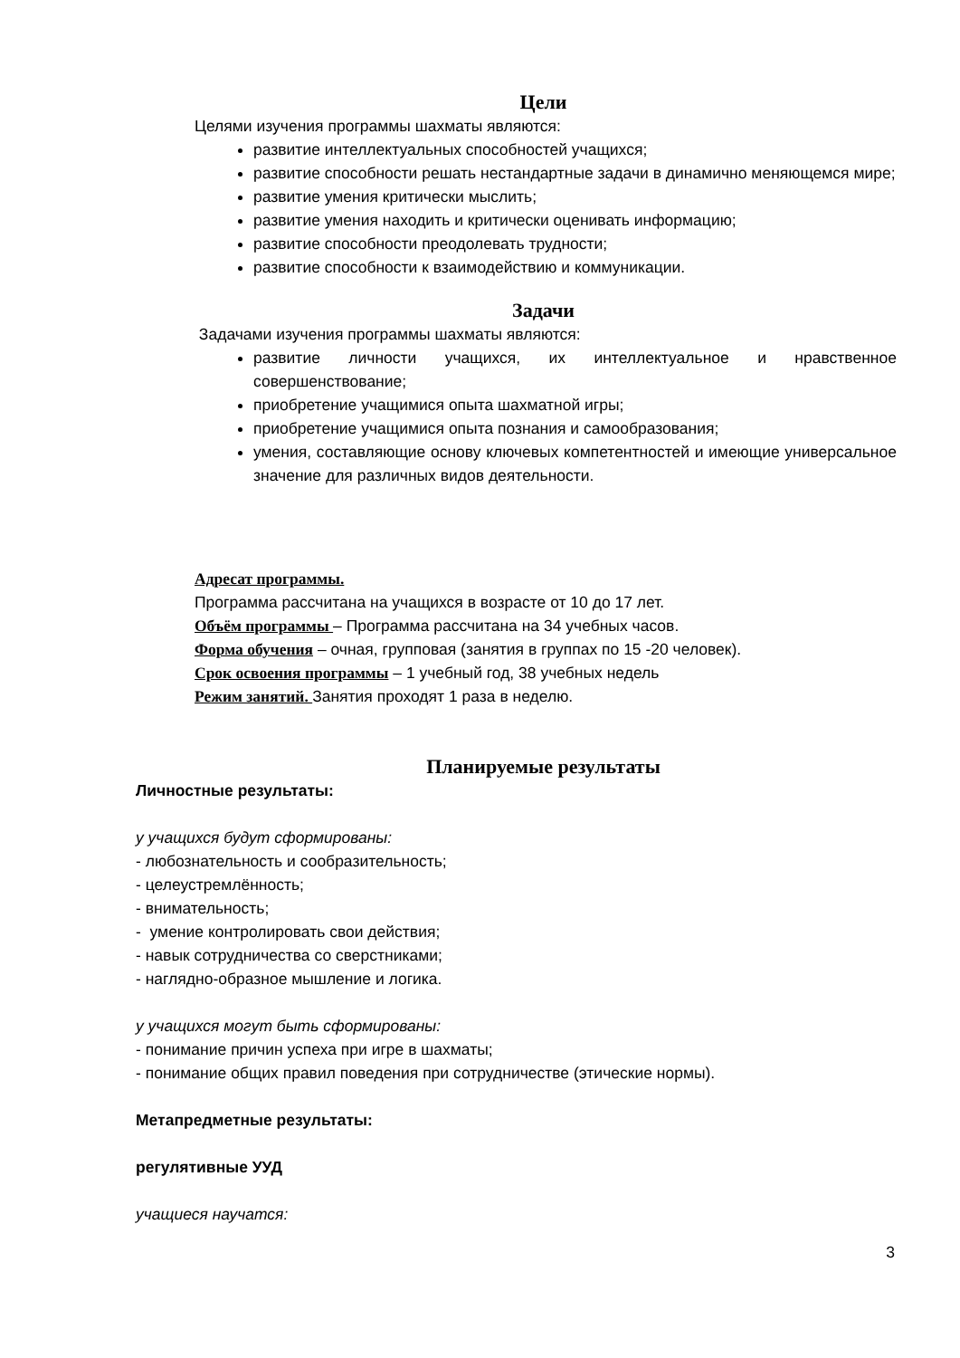Цели
Целями изучения программы шахматы являются:
развитие интеллектуальных способностей учащихся;
развитие способности решать нестандартные задачи в динамично меняющемся мире;
развитие умения критически мыслить;
развитие умения находить и критически оценивать информацию;
развитие способности преодолевать трудности;
развитие способности к взаимодействию и коммуникации.
Задачи
Задачами изучения программы шахматы являются:
развитие личности учащихся, их интеллектуальное и нравственное совершенствование;
приобретение учащимися опыта шахматной игры;
приобретение учащимися опыта познания и самообразования;
умения, составляющие основу ключевых компетентностей и имеющие универсальное значение для различных видов деятельности.
Адресат программы.
Программа рассчитана на учащихся в возрасте от 10 до 17 лет.
Объём программы – Программа рассчитана на 34 учебных часов.
Форма обучения – очная, групповая (занятия в группах по 15 -20 человек).
Срок освоения программы – 1 учебный год, 38 учебных недель
Режим занятий. Занятия проходят 1 раза в неделю.
Планируемые результаты
Личностные результаты:
у учащихся будут сформированы:
- любознательность и сообразительность;
- целеустремлённость;
- внимательность;
- умение контролировать свои действия;
- навык сотрудничества со сверстниками;
- наглядно-образное мышление и логика.
у учащихся могут быть сформированы:
- понимание причин успеха при игре в шахматы;
- понимание общих правил поведения при сотрудничестве (этические нормы).
Метапредметные результаты:
регулятивные УУД
учащиеся научатся:
3